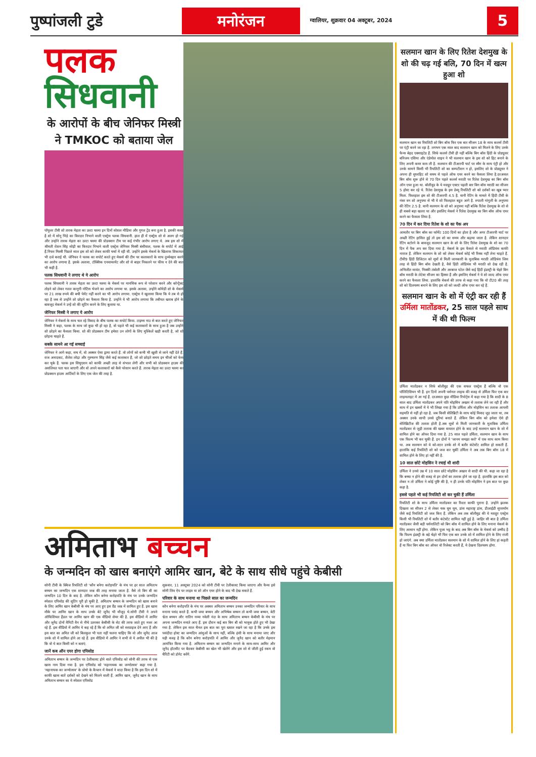पुष्पांजली टुडे
मनोरंजन
ग्वालियर, शुक्रवार 04 अक्टूबर, 2024
5
पलक
सिधवानी
के आरोपों के बीच जेनिफर मिस्त्री ने TMKOC को बताया जेल
पॉपुलर टीवी शो तारक मेहता का उल्टा चश्मा इन दिनों सोशल मीडिया और गूगल ट्रेंड बना हुआ है. इसकी वजह है शो में सोनू भिड़े का किरदार निभाने वाली एक्ट्रेस पलक सिधवानी. हाल ही में एक्ट्रेस शो से अलग हो गई और उन्होंने तारक मेहता का उल्टा चश्मा की प्रोडक्शन टीम पर कई गंभीर आरोप लगाए थे. अब इस शो में श्रीमती रोशन सिंह सोढ़ी का किरदार निभाने वाली एक्ट्रेस जेनिफर मिस्त्री बंसीवाल, पलक के सपोर्ट में आई हैं.निफर मिस्त्री पिछले साल इस शो को लेकर काफी चर्चा में रही थी. उन्होंने इसके मेकर्स के खिलाफ शिकायत भी दर्ज कराई थी. जेनिफर ने पलक का सपोर्ट करते हुए मेकर्स की टीम पर कलाकारों के साथ दुर्व्यवहार करने का आरोप लगाया है. इसके अलावा, टॉक्सिक एनवायरमेंट और शो से बाहर निकलने पर फीस न देने की बात भी कही है.
पलक सिधवानी ने लगाए थे ये आरोप
पलक सिधवानी ने तारक मेहता का उल्टा चश्मा के मेकर्स पर मानसिक रूप से परेशान करने और कॉन्ट्रैक्ट तोड़ने को लेकर गलत कानूनी नोटिस भेजने का आरोप लगाया था. इसके अलावा, उन्होंने कॉमेडी शो के मेकर्स पर 21 लाख रुपये की बची पेमेंट नहीं करने का भी आरोप लगाया. एक्ट्रेस ने खुलासा किया कि ये तब से हो रहा है जब से उन्होंने शो छोड़ने का फैसला किया है. उन्होंने ये भी आरोप लगाया कि तबीयत खराब होने के बावजूद मेकर्स ने उन्हें शो की शूटिंग करने के लिए बुलाया था.
जेनिफर मिस्त्री ने लगाए ये आरोप
जेनिफर ने मेकर्स के साथ चल रहे विवाद के बीच पलक का सपोर्ट किया. टाइम्स नाउ से बात करते हुए जेनिफर मिस्त्री ने कहा, पलक के साथ जो कुछ भी हो रहा है, वो पहले भी कई कलाकारों के साथ हुआ है जब उन्होंने शो छोड़ने का फैसला किया. शो की प्रोडक्शन टीम हमेशा उन लोगों के लिए मुश्किलें खड़ी करती है, जो शो छोड़ना चाहते हैं.
सबके सामने आ गई सच्चाई
जेनिफर ने आगे कहा, सच में, वो अक्सर ऐसा ड्रामा करते हैं. वो लोगों को कभी भी खुशी से जाने नहीं देते हैं. राज अनादकट, शैलेश लोढ़ा और गुरुचरण सिंह जैसे कई कलाकार हैं, जो शो छोड़ते समय इन चीजों को फेस कर चुके हैं. पलक इस सिचुएशन को काफी अच्छी तरह से संभाल लेगी और सभी को प्रोडक्शन हाउस की असलियत पता चल जाएगी और वो अपने कलाकारों को कैसे परेशान करते हैं. तारक मेहता का उल्टा चश्मा का प्रोडक्शन हाउस आर्टिस्टों के लिए एक जेल की तरह है.
अमिताभ बच्चन
के जन्मदिन को खास बनाएंगे आमिर खान, बेटे के साथ सीधे पहुंचे केबीसी
सोनी टीवी के क्विज रियलिटी शो 'कौन बनेगा करोड़पति' के मंच पर हर साल अमिताभ बच्चन का जन्मदिन एक शानदार जश्न की तरह मनाया जाता है. वैसे तो बिग बी का जन्मदिन 10 दिन के बाद है. लेकिन कौन बनेगा करोड़पति के मंच पर उनके जन्मदिन स्पेशल एपिसोड की शूटिंग पूरी हो चुकी है. अमिताभ बच्चन के जन्मदिन को खास बनाने के लिए आमिर खान केबीसी के मंच पर आए हुए इस ग्रैंड जश्न में शामिल हुए हैं. इस खास मौके पर आमिर खान के साथ उनके बेटे जुनैद भी मौजूद थे.सोनी टीवी ने अपने ऑफिशियल हैंडल पर आमिर खान की एक वीडियो शेयर की है. इस वीडियो में आमिर और जुनैद दोनों वैनिटी वैन से नीचे उतरकर केबीसी के सेट की तरफ जाते हुए नजर आ रहे हैं. इस वीडियो में आमिर ये कह रहे हैं कि वो अमित जी को सरप्राइज देने आए हैं और इस बात का अमित जी को बिलकुल भी पता नहीं चलना चाहिए कि वो और जुनैद आज उनके शो में शामिल होने आ रहे हैं. इस वीडियो में आमिर ने सभी से ये अपील भी की है कि वो ये बात किसी को न बताएं.
जानें कब ऑन एयर होगा एपिसोड
अमिताभ बच्चन के जन्मदिन पर टेलीकास्ट होने वाले एपिसोड को सोनी की तरफ से एक खास नाम दिया गया है. इस एपिसोड को 'महानायक का जन्मोत्सव' कहा गया है. 'महानायक का जन्मोत्सव' के प्रोमो के कैप्शन में मेकर्स ने वादा किया है कि इस दिन शो में काफी खास बातें दर्शकों को देखने को मिलने वाली हैं. आमिर खान, जुनैद खान के साथ अमिताभ बच्चन का ये स्पेशल एपिसोड
शुक्रवार, 11 अक्टूबर 2024 को सोनी टीवी पर टेलीकास्ट किया जाएगा और फैन्स इसे सोनी लिव ऐप पर लाइव या शो ऑन एयर होने के बाद भी देख सकते हैं.
परिवार के साथ मनाया था पिछले साल का जन्मदिन
कौन बनेगा करोड़पति के मंच पर अक्सर अमिताभ बच्चन उनका जन्मदिन परिवार के साथ मनाना पसंद करते हैं. कभी जया बच्चन और अभिषेक बच्चन तो कभी जया बच्चन, बेटी श्वेता बच्चन और नातिन नव्या नवेली नंदा के साथ अमिताभ बच्चन केबीसी के मंच पर अपना जन्मदिन मनाते आए हैं. इस दौरान कई बार बिग बी को भावुक होते हुए भी देखा गया है. लेकिन इस साल चैनल इस बात का पूरा ख्याल रखने जा रहा है कि उनके इस पसंदीदा होस्ट का जन्मदिन आंसुओं के साथ नहीं, बल्कि हंसी के साथ मनाया जाए और यही वजह है कि कौन बनेगा करोड़पति में आमिर और जुनैद खान को बतौर मेहमान आमंत्रित किया गया है. अमिताभ बच्चन का जन्मदिन मनाने के साथ-साथ आमिर और जुनैद हॉटसीट पर बैठकर केबीसी का खेल भी खेलेंगे और इस शो से जीती हुई रकम वो चैरिटी को डोनेट करेंगे.
सलमान खान के लिए रितेश देशमुख के शो की चढ़ गई बलि, 70 दिन में खत्म हुआ शो
सलमान खान का रियलिटी शो बिग बॉस फिर एक बार सीजन 18 के साथ कलर्स टीवी पर एंट्री करने जा रहा है. लगभग एक साल बाद सलमान खान को मिलने के लिए उनके फैन्स बेहद एक्साइटेड हैं. सिर्फ कलर्स टीवी ही नहीं बल्कि बिग बॉस हिंदी के प्रोड्यूसर बनिजय एशिया और एंडेमोल शाइन ने भी सलमान खान के इस शो को हिट बनाने के लिए अपनी कमर कस ली है. सलमान की टीआरपी चार्ट पर स्वैग के साथ एंट्री हो और उनके सामने किसी भी रियलिटी शो का कम्पटीशन न हो, इसलिए शो के प्रोड्यूसर ने अपना ही सुपरहिट शो समय से पहले ऑफ एयर करने का फैसला लिया है.दरअसल बिग बॉस शुरू होने से 70 दिन पहले कलर्स मराठी पर रितेश देशमुख का बिग बॉस ऑन एयर हुआ था. बॉलीवुड के ये मशहूर एक्टर पहली बार बिग बॉस मराठी का सीजन 5 होस्ट कर रहे थे. रितेश देशमुख के इस डेब्यू रियलिटी शो को दर्शकों का खूब प्यार मिला. फिलहाल इस शो की टीआरपी 4.5 है. यानी रेटिंग के मामले में हिंदी टीवी के नंबर वन शो अनुपमा से भी ये शो फिलहाल बहुत आगे है. रुपाली गांगुली के अनुपमा की रेटिंग 2.5 है. यानी सलमान के शो को अनुपमा नहीं बल्कि रितेश देशमुख के शो से ही सबसे बड़ा खतरा था और इसलिए मेकर्स ने रितेश देशमुख का बिग बॉस ऑफ एयर करने का फैसला लिया है.
70 दिन में कर दिया रितेश के शो का पैक अप
आमतौर पर बिग बॉस का फॉर्मेट 100 दिनों का होता है और अगर टीआरपी चार्ट पर अच्छी रेटिंग हासिल हुई तो इस शो का समय और बढ़ाया जाता है. लेकिन शानदार रेटिंग बटोरने के बावजूद सलमान खान के शो के लिए रितेश देशमुख के शो का 70 दिन में पैक अप कर दिया गया है. मेकर्स के इस फैसले से मराठी ऑडियंस काफी नाराज हैं. लेकिन सलमान के शो को लेकर मेकर्स कोई भी रिस्क नहीं लेना चाहते हैं. टीवी9 हिंदी डिजिटल को सूत्रों से मिली जानकारी के मुताबिक मराठी ऑडियंस जिस तरह से हिंदी बिग बॉस देखती है, वैसे हिंदी ऑडियंस भी मराठी शो देख रही है. अभिजीत सावंत, निक्की तंबोली और अरबाज पटेल जैसे कई हिंदी इंडस्ट्री के चेहरे बिग बॉस मराठी के लेटेस्ट सीजन का हिस्सा हैं और इसलिए मेकर्स ने ये शो जल्द ऑफ एयर करने का फैसला लिया. हालांकि मेकर्स की तरफ से कहा गया कि वो टी20 की तरह शो को दिलचस्प बनाने के लिए इस शो को जल्दी ऑफ एयर कर रहे हैं.
सलमान खान के शो में एंट्री कर रही हैं उर्मिला मातोंडकर, 25 साल पहले साथ में की थी फिल्म
उर्मिला मातोंडकर न सिर्फ बॉलीवुड की एक सफल एक्ट्रेस हैं बल्कि वो एक पॉलिटिशियन भी हैं. इन दिनों अपनी पर्सनल लाइफ की वजह से उर्मिला फिर एक बार लाइमलाइट में आ गई हैं. दरअसल कुछ मीडिया रिपोर्ट्स में कहा गया है कि शादी के 8 साल बाद उर्मिला मातोंडकर अपने पति मोहसिन अख्तर से तलाक लेने जा रही हैं और साथ में इन खबरों में ये भी लिखा गया है कि उर्मिला और मोहसिन का तलाक आपसी सहमति से नहीं हो रहा है. जब किसी सेलिब्रिटी के साथ कोई विवाद जुड़ जाता था, तब अक्सर उनके साथी उनसे दूरियां बनाते हैं. लेकिन बिग बॉस को हमेशा ऐसे ही सेलिब्रिटीज की तलाश होती है.अब सूत्रों से मिली जानकारी के मुताबिक उर्मिला मातोंडकर से जुड़ी तलाक की खबर वायरल होने के बाद उन्हें सलमान खान के शो में शामिल होने का ऑफर दिया गया है. 25 साल पहले उर्मिला, सलमान खान के साथ एक फिल्म भी कर चुकी हैं. इन दोनों ने 'जानम समझा करो' में एक साथ काम किया था. अब सलमान को ये को-स्टार उनके शो में बतौर कंटेस्टेंट शामिल हो सकती हैं. हालांकि कई रियलिटी शो को जज कर चुकीं उर्मिला ने अब तक बिग बॉस 18 में शामिल होने के लिए हां नहीं की है.
10 साल छोटे मोहसिन ने रचाई थी शादी
उर्मिला ने उनसे उम्र में 10 साल छोटे मोहसिन अख्तर से शादी की थी. कहा जा रहा है कि बच्चा न होने की वजह से इन दोनों का तलाक होने जा रहा है. हालांकि इस बात को लेकर न तो उर्मिला ने कोई पुष्टि की है, न ही उनके पति मोहसिन ने इस बात पर कुछ कहा है.
इससे पहले भी कई रियलिटी शो कर चुकी हैं उर्मिला
रियलिटी शो के साथ उर्मिला मातोंडकर का रिश्ता काफी पुराना है. उन्होंने झलक दिखला जा सीजन 2 से लेकर चक धूम धूम, डांस महाराष्ट्र डांस, डीआईडी सुपरमॉम जैसे कई रियलिटी शो जज किए हैं. लेकिन अब तक बॉलीवुड की ये मशहूर एक्ट्रेस किसी भी रियलिटी शो में बतौर कंटेस्टेंट शामिल नहीं हुई है. जाहिर सी बात है उर्मिला मातोंडकर जैसी बड़ी पर्सनालिटी को बिग बॉस में शामिल होने के लिए मनाना मेकर्स के लिए आसान नहीं होगा. लेकिन पूजा भट्ट के बाद अब बिग बॉस के मेकर्स को उम्मीद है कि फिल्म इंडस्ट्री के बड़े चेहरे भी फिर एक बार उनके शो में शामिल होने के लिए राजी हो जाएंगे. अब क्या उर्मिला मातोंडकर सलमान के शो में शामिल होने के लिए हां कहती हैं या फिर बिग बॉस का ऑफर वो रिजेक्ट करती हैं, ये देखना दिलचस्प होगा.